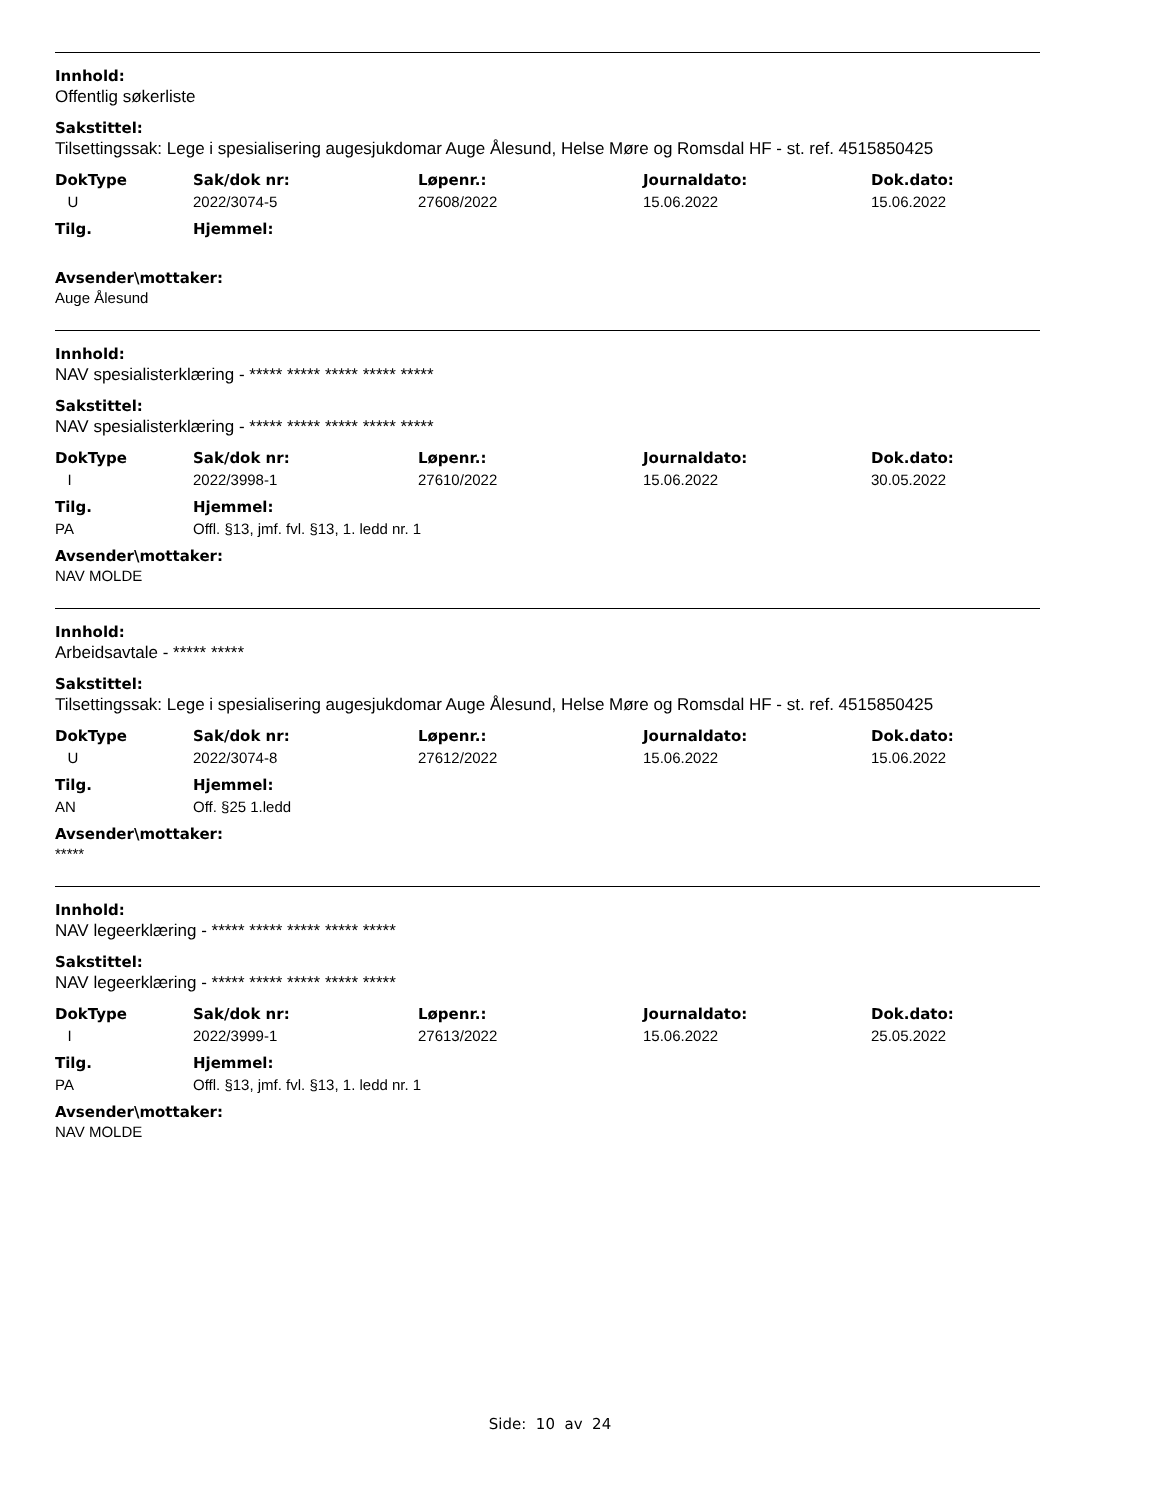Innhold:
Offentlig søkerliste
Sakstittel:
Tilsettingssak: Lege i spesialisering augesjukdomar Auge Ålesund, Helse Møre og Romsdal HF - st. ref. 4515850425
| DokType | Sak/dok nr: | Løpenr.: | Journaldato: | Dok.dato: |
| --- | --- | --- | --- | --- |
| U | 2022/3074-5 | 27608/2022 | 15.06.2022 | 15.06.2022 |
| Tilg. | Hjemmel: |
| --- | --- |
Avsender\mottaker:
Auge Ålesund
Innhold:
NAV spesialisterklæring - ***** ***** ***** ***** *****
Sakstittel:
NAV spesialisterklæring - ***** ***** ***** ***** *****
| DokType | Sak/dok nr: | Løpenr.: | Journaldato: | Dok.dato: |
| --- | --- | --- | --- | --- |
| I | 2022/3998-1 | 27610/2022 | 15.06.2022 | 30.05.2022 |
| Tilg. | Hjemmel: |
| --- | --- |
| PA | Offl. §13, jmf. fvl. §13, 1. ledd nr. 1 |
Avsender\mottaker:
NAV MOLDE
Innhold:
Arbeidsavtale - ***** *****
Sakstittel:
Tilsettingssak: Lege i spesialisering augesjukdomar Auge Ålesund, Helse Møre og Romsdal HF - st. ref. 4515850425
| DokType | Sak/dok nr: | Løpenr.: | Journaldato: | Dok.dato: |
| --- | --- | --- | --- | --- |
| U | 2022/3074-8 | 27612/2022 | 15.06.2022 | 15.06.2022 |
| Tilg. | Hjemmel: |
| --- | --- |
| AN | Off. §25 1.ledd |
Avsender\mottaker:
*****
Innhold:
NAV legeerklæring - ***** ***** ***** ***** *****
Sakstittel:
NAV legeerklæring - ***** ***** ***** ***** *****
| DokType | Sak/dok nr: | Løpenr.: | Journaldato: | Dok.dato: |
| --- | --- | --- | --- | --- |
| I | 2022/3999-1 | 27613/2022 | 15.06.2022 | 25.05.2022 |
| Tilg. | Hjemmel: |
| --- | --- |
| PA | Offl. §13, jmf. fvl. §13, 1. ledd nr. 1 |
Avsender\mottaker:
NAV MOLDE
Side: 10 av 24